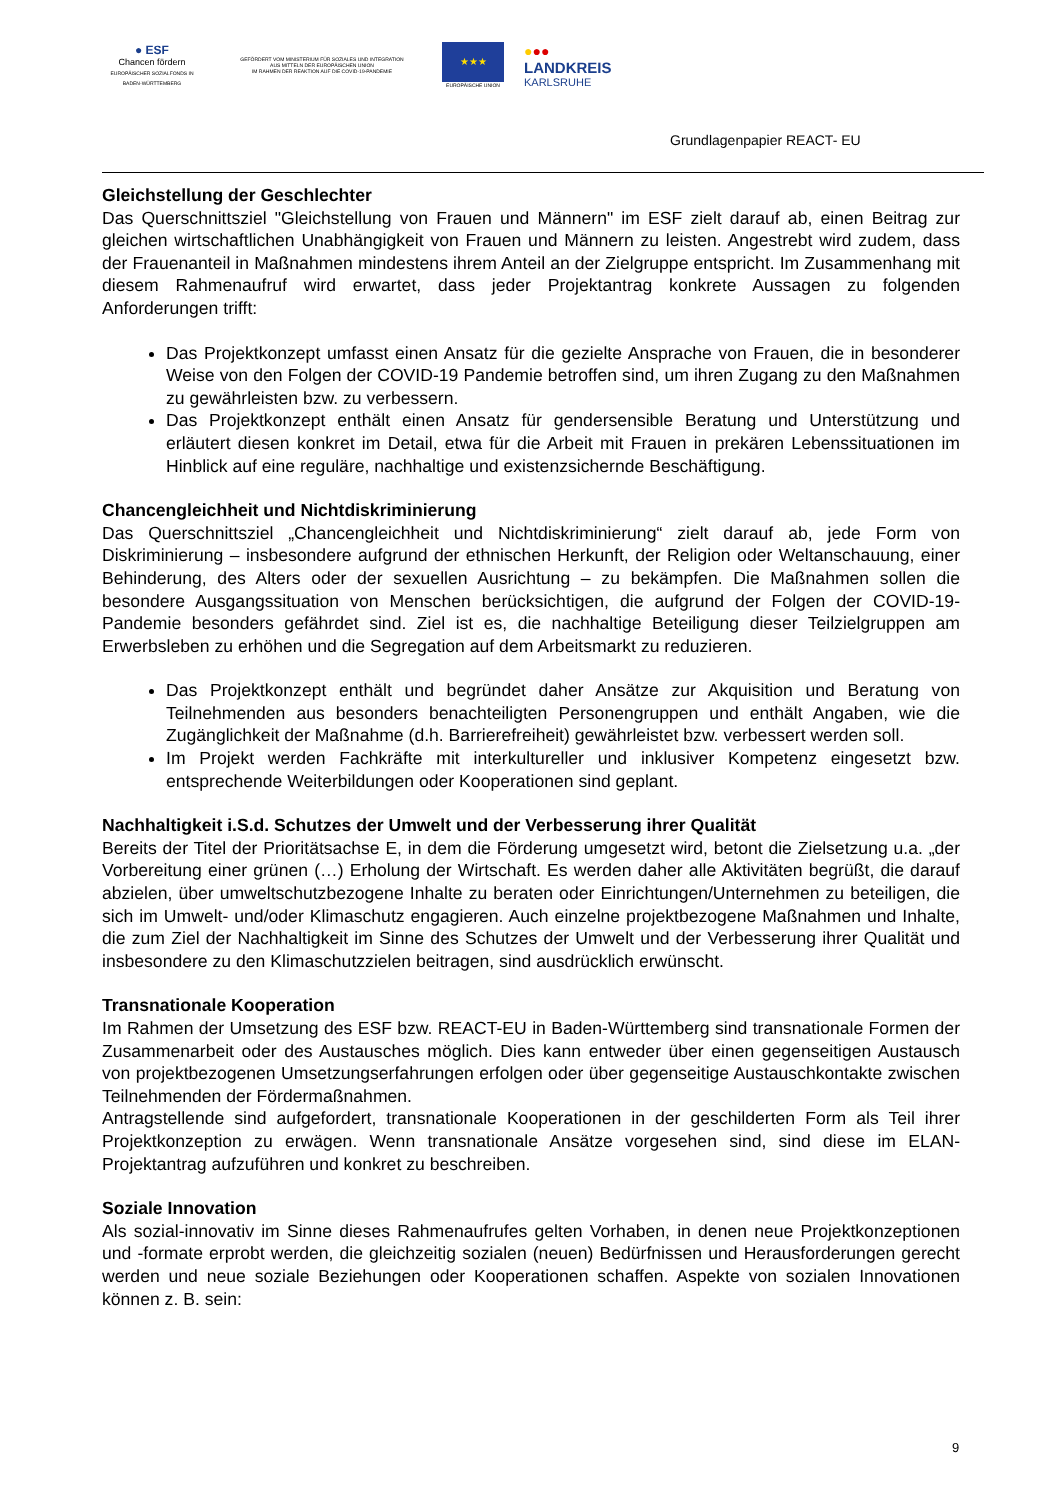● ESF
Chancen fördern
EUROPÄISCHER SOZIALFONDS IN BADEN-WÜRTTEMBERG
GEFÖRDERT VOM MINISTERIUM FÜR SOZIALES UND INTEGRATION
AUS MITTELN DER EUROPÄISCHEN UNION
IM RAHMEN DER REAKTION AUF DIE COVID-19-PANDEMIE
★★★
EUROPÄISCHE UNION
●●●
LANDKREIS
KARLSRUHE
Grundlagenpapier REACT- EU
Gleichstellung der Geschlechter
Das Querschnittsziel "Gleichstellung von Frauen und Männern" im ESF zielt darauf ab, einen Beitrag zur gleichen wirtschaftlichen Unabhängigkeit von Frauen und Männern zu leisten. Angestrebt wird zudem, dass der Frauenanteil in Maßnahmen mindestens ihrem Anteil an der Zielgruppe entspricht. Im Zusammenhang mit diesem Rahmenaufruf wird erwartet, dass jeder Projektantrag konkrete Aussagen zu folgenden Anforderungen trifft:
Das Projektkonzept umfasst einen Ansatz für die gezielte Ansprache von Frauen, die in besonderer Weise von den Folgen der COVID-19 Pandemie betroffen sind, um ihren Zugang zu den Maßnahmen zu gewährleisten bzw. zu verbessern.
Das Projektkonzept enthält einen Ansatz für gendersensible Beratung und Unterstützung und erläutert diesen konkret im Detail, etwa für die Arbeit mit Frauen in prekären Lebenssituationen im Hinblick auf eine reguläre, nachhaltige und existenzsichernde Beschäftigung.
Chancengleichheit und Nichtdiskriminierung
Das Querschnittsziel „Chancengleichheit und Nichtdiskriminierung“ zielt darauf ab, jede Form von Diskriminierung – insbesondere aufgrund der ethnischen Herkunft, der Religion oder Weltanschauung, einer Behinderung, des Alters oder der sexuellen Ausrichtung – zu bekämpfen. Die Maßnahmen sollen die besondere Ausgangssituation von Menschen berücksichtigen, die aufgrund der Folgen der COVID-19-Pandemie besonders gefährdet sind. Ziel ist es, die nachhaltige Beteiligung dieser Teilzielgruppen am Erwerbsleben zu erhöhen und die Segregation auf dem Arbeitsmarkt zu reduzieren.
Das Projektkonzept enthält und begründet daher Ansätze zur Akquisition und Beratung von Teilnehmenden aus besonders benachteiligten Personengruppen und enthält Angaben, wie die Zugänglichkeit der Maßnahme (d.h. Barrierefreiheit) gewährleistet bzw. verbessert werden soll.
Im Projekt werden Fachkräfte mit interkultureller und inklusiver Kompetenz eingesetzt bzw. entsprechende Weiterbildungen oder Kooperationen sind geplant.
Nachhaltigkeit i.S.d. Schutzes der Umwelt und der Verbesserung ihrer Qualität
Bereits der Titel der Prioritätsachse E, in dem die Förderung umgesetzt wird, betont die Zielsetzung u.a. „der Vorbereitung einer grünen (…) Erholung der Wirtschaft. Es werden daher alle Aktivitäten begrüßt, die darauf abzielen, über umweltschutzbezogene Inhalte zu beraten oder Einrichtungen/Unternehmen zu beteiligen, die sich im Umwelt- und/oder Klimaschutz engagieren. Auch einzelne projektbezogene Maßnahmen und Inhalte, die zum Ziel der Nachhaltigkeit im Sinne des Schutzes der Umwelt und der Verbesserung ihrer Qualität und insbesondere zu den Klimaschutzzielen beitragen, sind ausdrücklich erwünscht.
Transnationale Kooperation
Im Rahmen der Umsetzung des ESF bzw. REACT-EU in Baden-Württemberg sind transnationale Formen der Zusammenarbeit oder des Austausches möglich. Dies kann entweder über einen gegenseitigen Austausch von projektbezogenen Umsetzungserfahrungen erfolgen oder über gegenseitige Austauschkontakte zwischen Teilnehmenden der Fördermaßnahmen.
Antragstellende sind aufgefordert, transnationale Kooperationen in der geschilderten Form als Teil ihrer Projektkonzeption zu erwägen. Wenn transnationale Ansätze vorgesehen sind, sind diese im ELAN-Projektantrag aufzuführen und konkret zu beschreiben.
Soziale Innovation
Als sozial-innovativ im Sinne dieses Rahmenaufrufes gelten Vorhaben, in denen neue Projektkonzeptionen und -formate erprobt werden, die gleichzeitig sozialen (neuen) Bedürfnissen und Herausforderungen gerecht werden und neue soziale Beziehungen oder Kooperationen schaffen. Aspekte von sozialen Innovationen können z. B. sein:
9